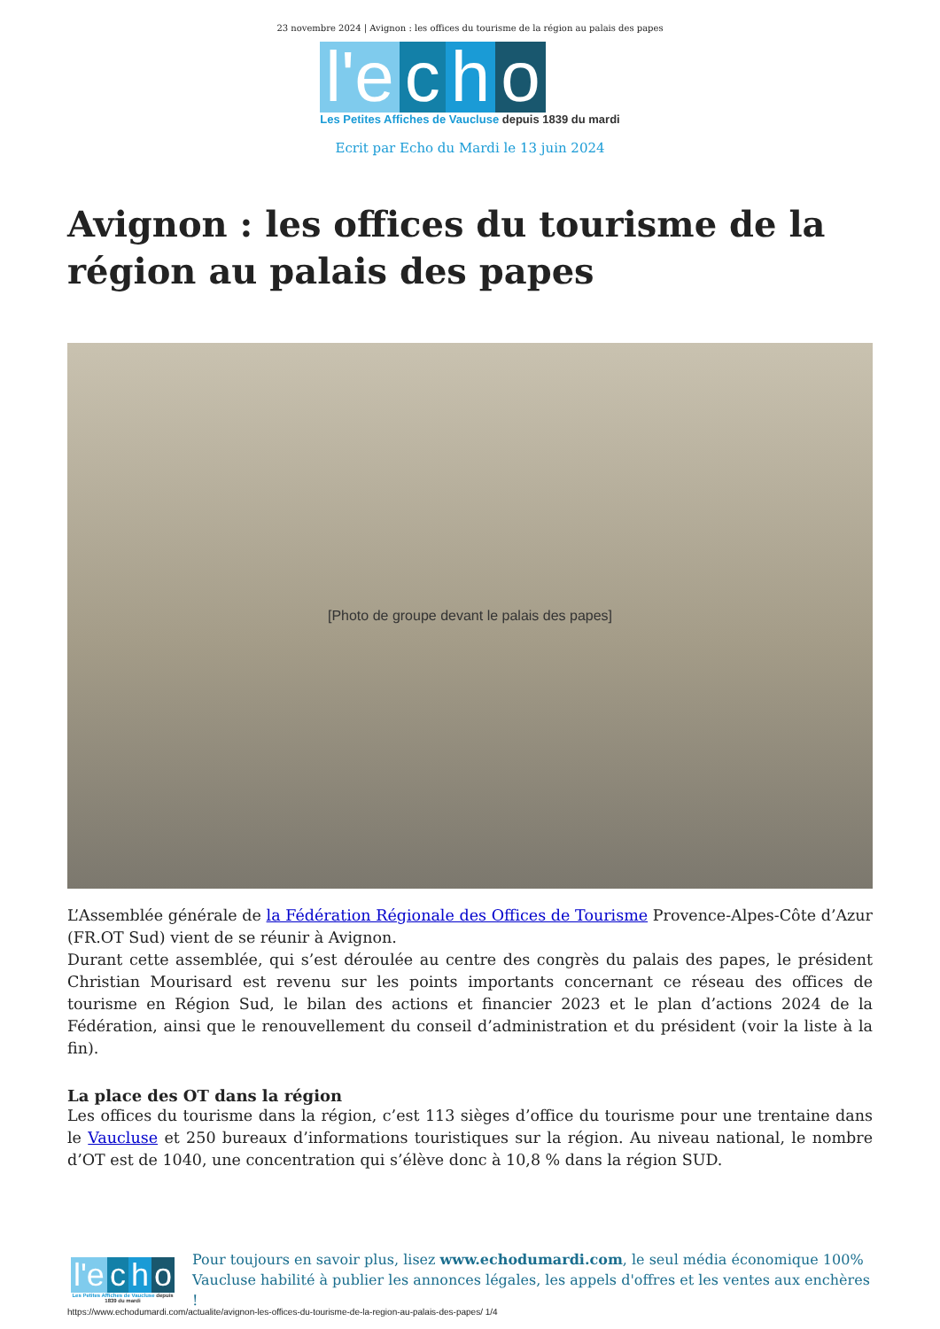23 novembre 2024 | Avignon : les offices du tourisme de la région au palais des papes
l'e c h o
Les Petites Affiches de Vaucluse depuis 1839 du mardi
Ecrit par Echo du Mardi le 13 juin 2024
Avignon : les offices du tourisme de la région au palais des papes
[Photo de groupe devant le palais des papes]
L’Assemblée générale de la Fédération Régionale des Offices de Tourisme Provence-Alpes-Côte d’Azur (FR.OT Sud) vient de se réunir à Avignon.
Durant cette assemblée, qui s’est déroulée au centre des congrès du palais des papes, le président Christian Mourisard est revenu sur les points importants concernant ce réseau des offices de tourisme en Région Sud, le bilan des actions et financier 2023 et le plan d’actions 2024 de la Fédération, ainsi que le renouvellement du conseil d’administration et du président (voir la liste à la fin).
La place des OT dans la région
Les offices du tourisme dans la région, c’est 113 sièges d’office du tourisme pour une trentaine dans le Vaucluse et 250 bureaux d’informations touristiques sur la région. Au niveau national, le nombre d’OT est de 1040, une concentration qui s’élève donc à 10,8 % dans la région SUD.
l'e c h o
Les Petites Affiches de Vaucluse depuis 1839 du mardi
Pour toujours en savoir plus, lisez www.echodumardi.com, le seul média économique 100% Vaucluse habilité à publier les annonces légales, les appels d'offres et les ventes aux enchères !
https://www.echodumardi.com/actualite/avignon-les-offices-du-tourisme-de-la-region-au-palais-des-papes/ 1/4